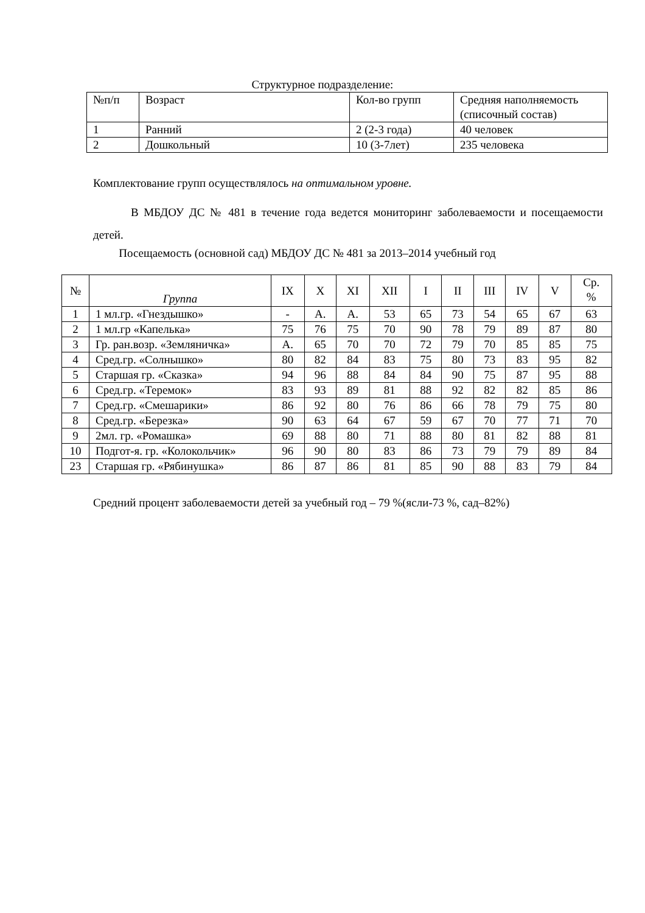Структурное подразделение:
| №п/п | Возраст | Кол-во групп | Средняя наполняемость (списочный состав) |
| --- | --- | --- | --- |
| 1 | Ранний | 2 (2-3 года) | 40 человек |
| 2 | Дошкольный | 10 (3-7лет) | 235 человека |
Комплектование групп осуществлялось на оптимальном уровне.
В МБДОУ ДС № 481 в течение года ведется мониторинг заболеваемости и посещаемости детей.
Посещаемость (основной сад) МБДОУ ДС № 481 за 2013–2014 учебный год
| № | Группа | IX | X | XI | XII | I | II | III | IV | V | Ср. % |
| --- | --- | --- | --- | --- | --- | --- | --- | --- | --- | --- | --- |
| 1 | 1 мл.гр. «Гнездышко» | - | А. | А. | 53 | 65 | 73 | 54 | 65 | 67 | 63 |
| 2 | 1 мл.гр «Капелька» | 75 | 76 | 75 | 70 | 90 | 78 | 79 | 89 | 87 | 80 |
| 3 | Гр. ран.возр. «Земляничка» | А. | 65 | 70 | 70 | 72 | 79 | 70 | 85 | 85 | 75 |
| 4 | Сред.гр. «Солнышко» | 80 | 82 | 84 | 83 | 75 | 80 | 73 | 83 | 95 | 82 |
| 5 | Старшая гр. «Сказка» | 94 | 96 | 88 | 84 | 84 | 90 | 75 | 87 | 95 | 88 |
| 6 | Сред.гр. «Теремок» | 83 | 93 | 89 | 81 | 88 | 92 | 82 | 82 | 85 | 86 |
| 7 | Сред.гр. «Смешарики» | 86 | 92 | 80 | 76 | 86 | 66 | 78 | 79 | 75 | 80 |
| 8 | Сред.гр. «Березка» | 90 | 63 | 64 | 67 | 59 | 67 | 70 | 77 | 71 | 70 |
| 9 | 2мл. гр. «Ромашка» | 69 | 88 | 80 | 71 | 88 | 80 | 81 | 82 | 88 | 81 |
| 10 | Подгот-я. гр. «Колокольчик» | 96 | 90 | 80 | 83 | 86 | 73 | 79 | 79 | 89 | 84 |
| 23 | Старшая гр. «Рябинушка» | 86 | 87 | 86 | 81 | 85 | 90 | 88 | 83 | 79 | 84 |
Средний процент заболеваемости детей за учебный год – 79 %(ясли-73 %, сад–82%)